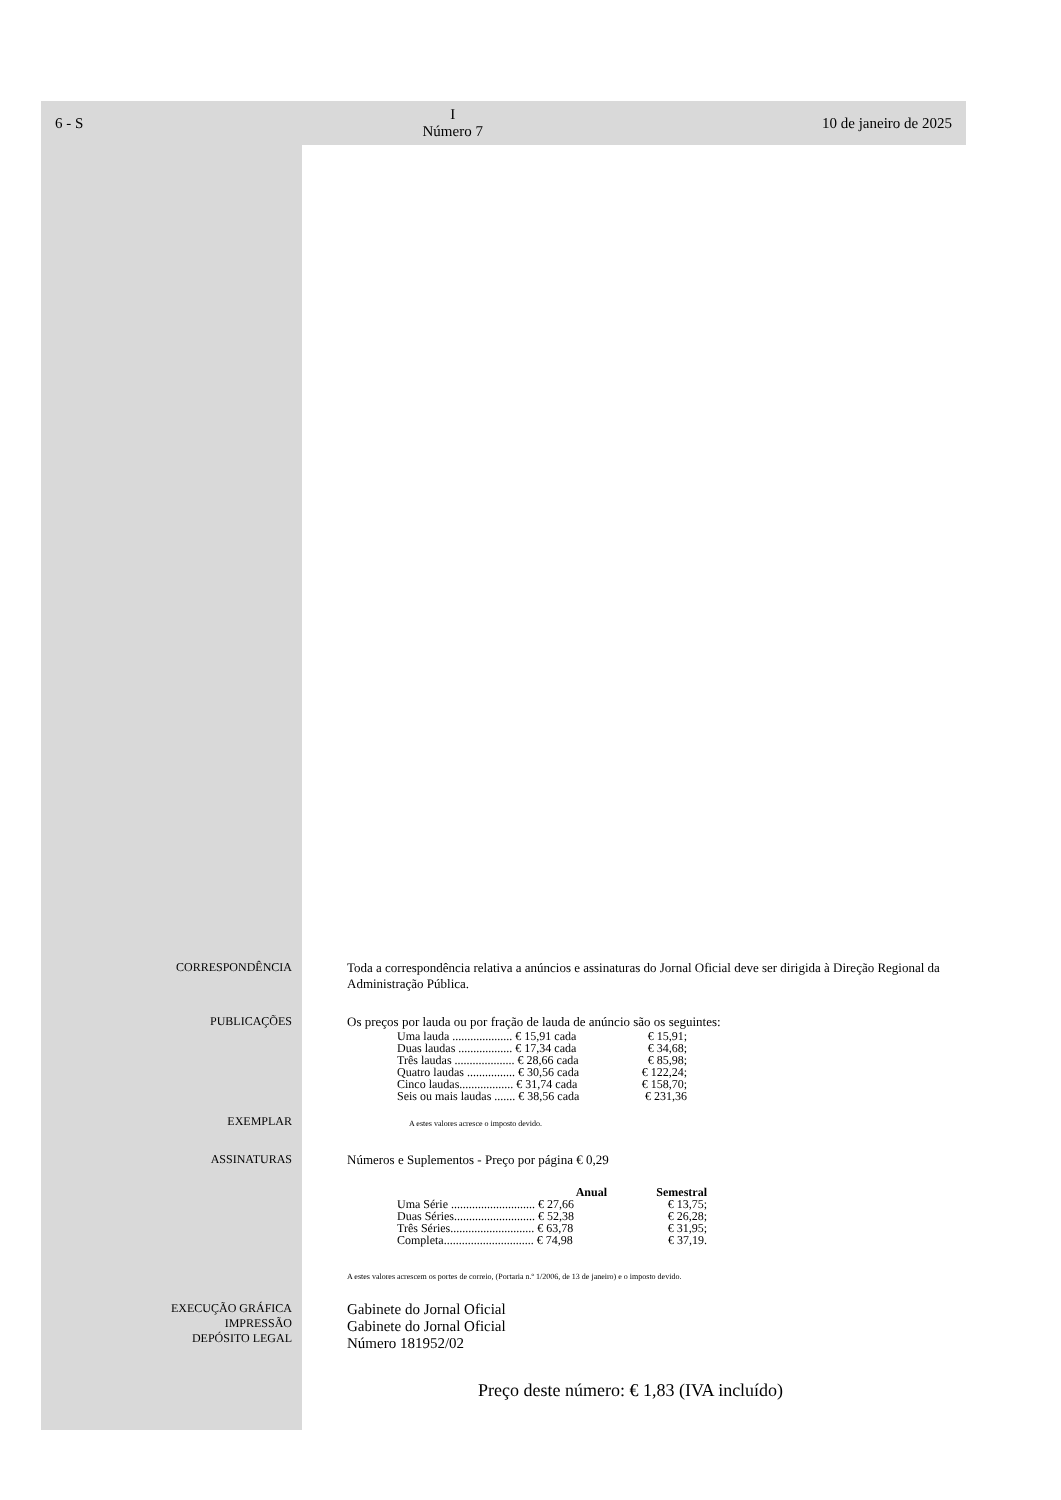6 - S I
Número 7 10 de janeiro de 2025
CORRESPONDÊNCIA Toda a correspondência relativa a anúncios e assinaturas do Jornal Oficial deve ser dirigida à Direção Regional da Administração Pública.
PUBLICAÇÕES Os preços por lauda ou por fração de lauda de anúncio são os seguintes:
| Uma lauda .................... € 15,91 cada | € 15,91; |
| Duas laudas .................. € 17,34 cada | € 34,68; |
| Três laudas .................... € 28,66 cada | € 85,98; |
| Quatro laudas ................ € 30,56 cada | € 122,24; |
| Cinco laudas.................. € 31,74 cada | € 158,70; |
| Seis ou mais laudas ....... € 38,56 cada | € 231,36 |
EXEMPLAR
A estes valores acresce o imposto devido.
ASSINATURAS Números e Suplementos - Preço por página € 0,29
| | Anual | Semestral |
| --- | --- | --- |
| Uma Série ............................ € 27,66 | | € 13,75; |
| Duas Séries........................... € 52,38 | | € 26,28; |
| Três Séries............................ € 63,78 | | € 31,95; |
| Completa.............................. € 74,98 | | € 37,19. |
A estes valores acrescem os portes de correio, (Portaria n.º 1/2006, de 13 de janeiro) e o imposto devido.
EXECUÇÃO GRÁFICA
IMPRESSÃO
DEPÓSITO LEGAL
Gabinete do Jornal Oficial
Gabinete do Jornal Oficial
Número 181952/02
Preço deste número: € 1,83 (IVA incluído)